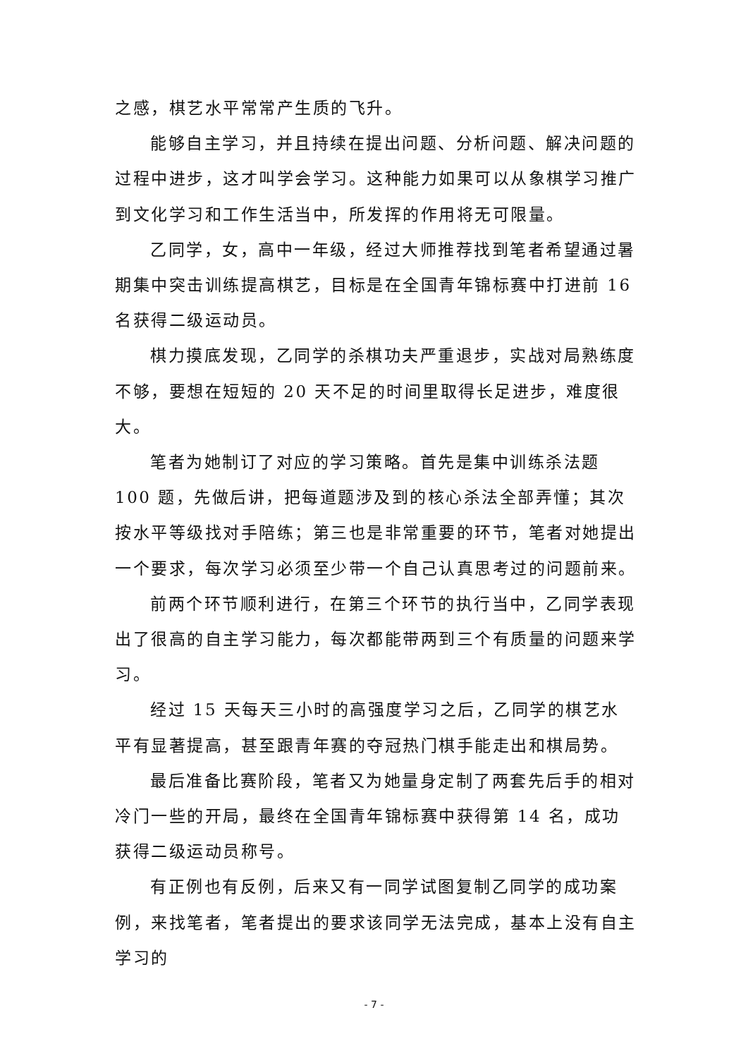之感，棋艺水平常常产生质的飞升。
能够自主学习，并且持续在提出问题、分析问题、解决问题的过程中进步，这才叫学会学习。这种能力如果可以从象棋学习推广到文化学习和工作生活当中，所发挥的作用将无可限量。
乙同学，女，高中一年级，经过大师推荐找到笔者希望通过暑期集中突击训练提高棋艺，目标是在全国青年锦标赛中打进前 16 名获得二级运动员。
棋力摸底发现，乙同学的杀棋功夫严重退步，实战对局熟练度不够，要想在短短的 20 天不足的时间里取得长足进步，难度很大。
笔者为她制订了对应的学习策略。首先是集中训练杀法题 100 题，先做后讲，把每道题涉及到的核心杀法全部弄懂；其次按水平等级找对手陪练；第三也是非常重要的环节，笔者对她提出一个要求，每次学习必须至少带一个自己认真思考过的问题前来。
前两个环节顺利进行，在第三个环节的执行当中，乙同学表现出了很高的自主学习能力，每次都能带两到三个有质量的问题来学习。
经过 15 天每天三小时的高强度学习之后，乙同学的棋艺水平有显著提高，甚至跟青年赛的夺冠热门棋手能走出和棋局势。
最后准备比赛阶段，笔者又为她量身定制了两套先后手的相对冷门一些的开局，最终在全国青年锦标赛中获得第 14 名，成功获得二级运动员称号。
有正例也有反例，后来又有一同学试图复制乙同学的成功案例，来找笔者，笔者提出的要求该同学无法完成，基本上没有自主学习的
- 7 -